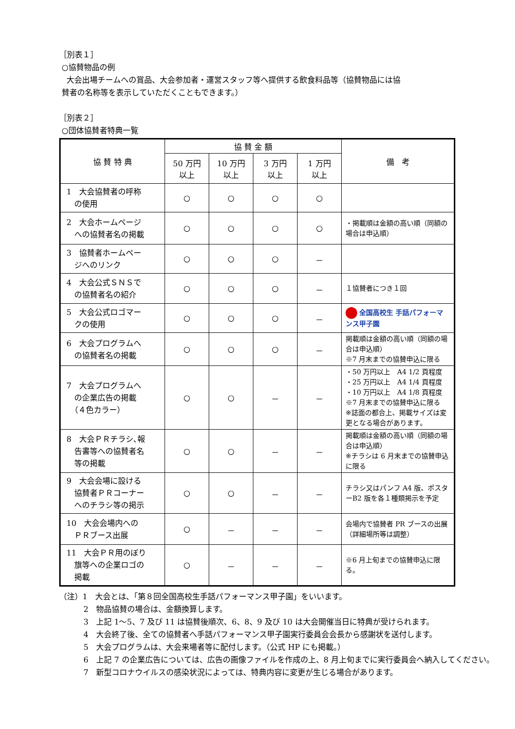［別表１］
○協賛物品の例
大会出場チームへの賞品、大会参加者・運営スタッフ等へ提供する飲食料品等（協賛物品には協
賛者の名称等を表示していただくこともできます。）
［別表２］
○団体協賛者特典一覧
| 協 賛 特 典 | 協 賛 金 額 | | | | 備 考 |
| --- | --- | --- | --- | --- | --- |
| | 50 万円 以上 | 10 万円 以上 | 3 万円 以上 | 1 万円 以上 | |
| 1 大会協賛者の呼称 の使用 | ○ | ○ | ○ | ○ | |
| 2 大会ホームページ への協賛者名の掲載 | ○ | ○ | ○ | ○ | ・掲載順は金額の高い順（同額の場合は申込順） |
| 3 協賛者ホームペー ジへのリンク | ○ | ○ | ○ | － | |
| 4 大会公式ＳＮＳで の協賛者名の紹介 | ○ | ○ | ○ | － | １協賛者につき１回 |
| 5 大会公式ロゴマー クの使用 | ○ | ○ | ○ | － | 全国高校生 手話パフォーマンス甲子園 |
| 6 大会プログラムへ の協賛者名の掲載 | ○ | ○ | ○ | － | 掲載順は金額の高い順（同額の場合は申込順） ※7 月末までの協賛申込に限る |
| 7 大会プログラムへ の企業広告の掲載 （４色カラー） | ○ | ○ | － | － | ・50 万円以上 A4 1/2 頁程度 ・25 万円以上 A4 1/4 頁程度 ・10 万円以上 A4 1/8 頁程度 ※7 月末までの協賛申込に限る ※誌面の都合上、掲載サイズは変更となる場合があります。 |
| 8 大会ＰＲチラシ､報 告書等への協賛者名 等の掲載 | ○ | ○ | － | － | 掲載順は金額の高い順（同額の場合は申込順） ※チラシは 6 月末までの協賛申込に限る |
| 9 大会会場に設ける 協賛者ＰＲコーナー へのチラシ等の掲示 | ○ | ○ | － | － | チラシ又はパンフ A4 版、ポスターB2 版を各１種類掲示を予定 |
| 10 大会会場内への ＰＲブース出展 | ○ | － | － | － | 会場内で協賛者 PR ブースの出展（詳細場所等は調整） |
| 11 大会ＰＲ用のぼり 旗等への企業ロゴの 掲載 | ○ | － | － | － | ※6 月上旬までの協賛申込に限る。 |
（注）1　大会とは､「第８回全国高校生手話パフォーマンス甲子園」をいいます。
2　物品協賛の場合は、金額換算します。
3　上記 1～5、7 及び 11 は協賛後順次、6、8、9 及び 10 は大会開催当日に特典が受けられます。
4　大会終了後、全ての協賛者へ手話パフォーマンス甲子園実行委員会会長から感謝状を送付します。
5　大会プログラムは、大会来場者等に配付します。（公式 HP にも掲載。）
6　上記 7 の企業広告については、広告の画像ファイルを作成の上、8 月上旬までに実行委員会へ納入してください。
7　新型コロナウイルスの感染状況によっては、特典内容に変更が生じる場合があります。